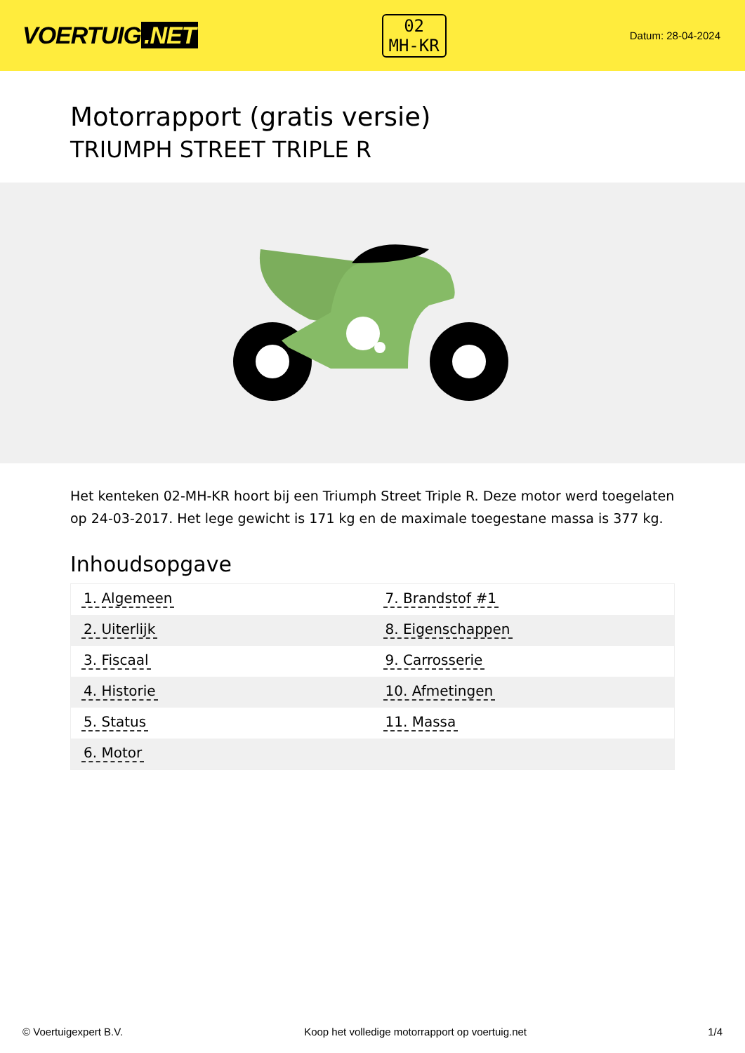VOERTUIG.NET
02
MH-KR
Datum: 28-04-2024
Motorrapport (gratis versie)
TRIUMPH STREET TRIPLE R
Het kenteken 02-MH-KR hoort bij een Triumph Street Triple R. Deze motor werd toegelaten op 24-03-2017. Het lege gewicht is 171 kg en de maximale toegestane massa is 377 kg.
Inhoudsopgave
| 1. Algemeen | 7. Brandstof #1 |
| 2. Uiterlijk | 8. Eigenschappen |
| 3. Fiscaal | 9. Carrosserie |
| 4. Historie | 10. Afmetingen |
| 5. Status | 11. Massa |
| 6. Motor | |
© Voertuigexpert B.V. Koop het volledige motorrapport op voertuig.net
1/4